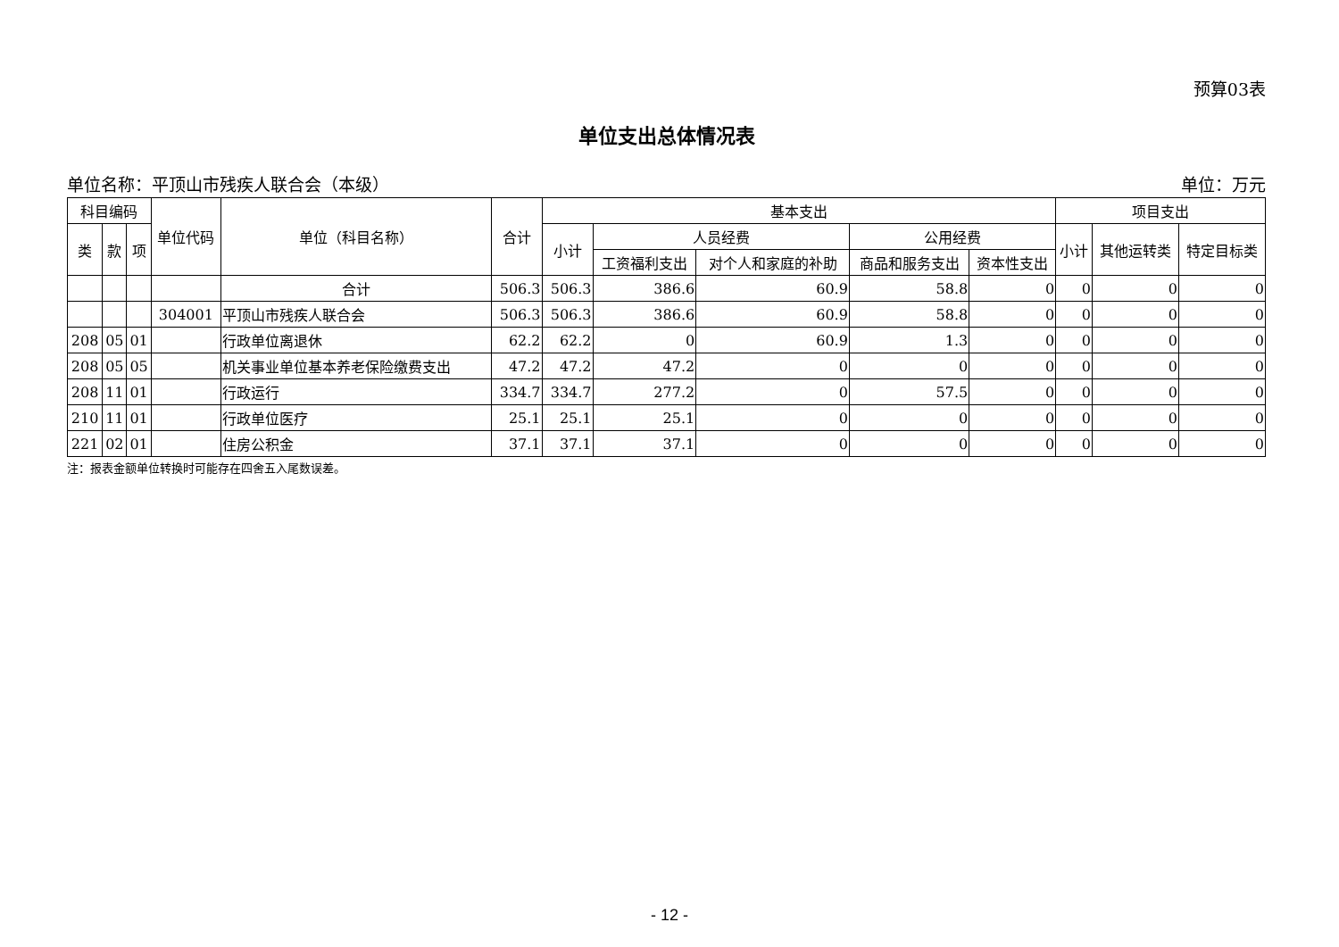预算03表
单位支出总体情况表
单位名称：平顶山市残疾人联合会（本级） 单位：万元
| 科目编码 | | | 单位代码 | 单位（科目名称） | 合计 | 基本支出 | | | | | 项目支出 | | |
| --- | --- | --- | --- | --- | --- | --- | --- | --- | --- | --- | --- | --- | --- |
| 类 | 款 | 项 | | | | 小计 | 人员经费 | | 公用经费 | | 小计 | 其他运转类 | 特定目标类 |
| | | | | | | | 工资福利支出 | 对个人和家庭的补助 | 商品和服务支出 | 资本性支出 | | | |
| | | | | 合计 | 506.3 | 506.3 | 386.6 | 60.9 | 58.8 | 0 | 0 | 0 | 0 |
| | | | 304001 | 平顶山市残疾人联合会 | 506.3 | 506.3 | 386.6 | 60.9 | 58.8 | 0 | 0 | 0 | 0 |
| 208 | 05 | 01 | | 行政单位离退休 | 62.2 | 62.2 | 0 | 60.9 | 1.3 | 0 | 0 | 0 | 0 |
| 208 | 05 | 05 | | 机关事业单位基本养老保险缴费支出 | 47.2 | 47.2 | 47.2 | 0 | 0 | 0 | 0 | 0 | 0 |
| 208 | 11 | 01 | | 行政运行 | 334.7 | 334.7 | 277.2 | 0 | 57.5 | 0 | 0 | 0 | 0 |
| 210 | 11 | 01 | | 行政单位医疗 | 25.1 | 25.1 | 25.1 | 0 | 0 | 0 | 0 | 0 | 0 |
| 221 | 02 | 01 | | 住房公积金 | 37.1 | 37.1 | 37.1 | 0 | 0 | 0 | 0 | 0 | 0 |
注：报表金额单位转换时可能存在四舍五入尾数误差。
- 12 -